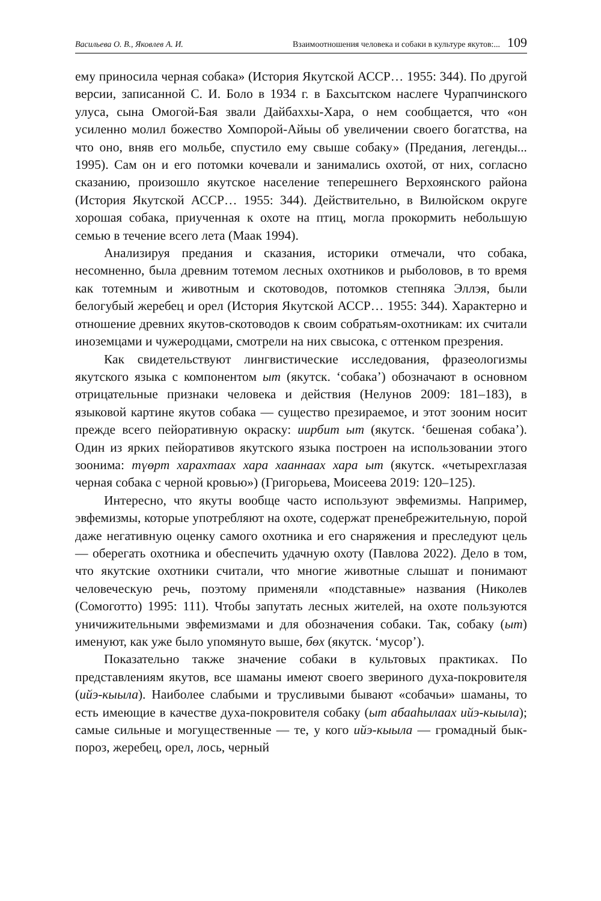Васильева О. В., Яковлев А. И. Взаимоотношения человека и собаки в культуре якутов:... 109
ему приносила черная собака» (История Якутской АССР… 1955: 344). По другой версии, записанной С. И. Боло в 1934 г. в Бахсытском наслеге Чурапчинского улуса, сына Омогой-Бая звали Дайбаххы-Хара, о нем сообщается, что «он усиленно молил божество Хомпорой-Айыы об увеличении своего богатства, на что оно, вняв его мольбе, спустило ему свыше собаку» (Предания, легенды... 1995). Сам он и его потомки кочевали и занимались охотой, от них, согласно сказанию, произошло якутское население теперешнего Верхоянского района (История Якутской АССР… 1955: 344). Действительно, в Вилюйском округе хорошая собака, приученная к охоте на птиц, могла прокормить небольшую семью в течение всего лета (Маак 1994).
Анализируя предания и сказания, историки отмечали, что собака, несомненно, была древним тотемом лесных охотников и рыболовов, в то время как тотемным и животным и скотоводов, потомков степняка Эллэя, были белогубый жеребец и орел (История Якутской АССР… 1955: 344). Характерно и отношение древних якутов-скотоводов к своим собратьям-охотникам: их считали иноземцами и чужеродцами, смотрели на них свысока, с оттенком презрения.
Как свидетельствуют лингвистические исследования, фразеологизмы якутского языка с компонентом ыт (якутск. ‘собака’) обозначают в основном отрицательные признаки человека и действия (Нелунов 2009: 181–183), в языковой картине якутов собака — существо презираемое, и этот зооним носит прежде всего пейоративную окраску: иирбит ыт (якутск. ‘бешеная собака’). Один из ярких пейоративов якутского языка построен на использовании этого зоонима: түөрт харахтаах хара хааннаах хара ыт (якутск. «четырехглазая черная собака с черной кровью») (Григорьева, Моисеева 2019: 120–125).
Интересно, что якуты вообще часто используют эвфемизмы. Например, эвфемизмы, которые употребляют на охоте, содержат пренебрежительную, порой даже негативную оценку самого охотника и его снаряжения и преследуют цель — оберегать охотника и обеспечить удачную охоту (Павлова 2022). Дело в том, что якутские охотники считали, что многие животные слышат и понимают человеческую речь, поэтому применяли «подставные» названия (Николев (Сомоготто) 1995: 111). Чтобы запутать лесных жителей, на охоте пользуются уничижительными эвфемизмами и для обозначения собаки. Так, собаку (ыт) именуют, как уже было упомянуто выше, бөх (якутск. ‘мусор’).
Показательно также значение собаки в культовых практиках. По представлениям якутов, все шаманы имеют своего звериного духа-покровителя (ийэ-кыыла). Наиболее слабыми и трусливыми бывают «собачьи» шаманы, то есть имеющие в качестве духа-покровителя собаку (ыт абааһылаах ийэ-кыыла); самые сильные и могущественные — те, у кого ийэ-кыыла — громадный бык-пороз, жеребец, орел, лось, черный